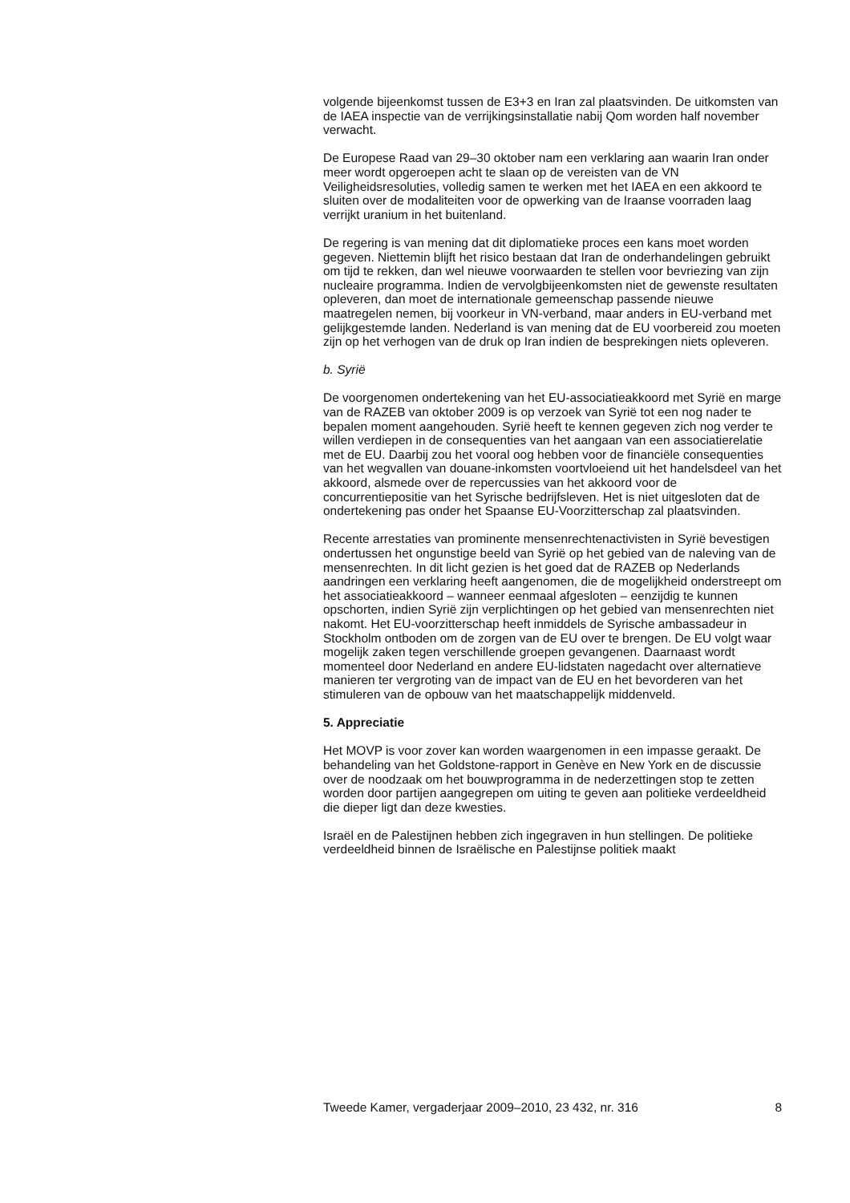volgende bijeenkomst tussen de E3+3 en Iran zal plaatsvinden. De uitkomsten van de IAEA inspectie van de verrijkingsinstallatie nabij Qom worden half november verwacht.
De Europese Raad van 29–30 oktober nam een verklaring aan waarin Iran onder meer wordt opgeroepen acht te slaan op de vereisten van de VN Veiligheidsresoluties, volledig samen te werken met het IAEA en een akkoord te sluiten over de modaliteiten voor de opwerking van de Iraanse voorraden laag verrijkt uranium in het buitenland.
De regering is van mening dat dit diplomatieke proces een kans moet worden gegeven. Niettemin blijft het risico bestaan dat Iran de onderhandelingen gebruikt om tijd te rekken, dan wel nieuwe voorwaarden te stellen voor bevriezing van zijn nucleaire programma. Indien de vervolgbijeenkomsten niet de gewenste resultaten opleveren, dan moet de internationale gemeenschap passende nieuwe maatregelen nemen, bij voorkeur in VN-verband, maar anders in EU-verband met gelijkgestemde landen. Nederland is van mening dat de EU voorbereid zou moeten zijn op het verhogen van de druk op Iran indien de besprekingen niets opleveren.
b. Syrië
De voorgenomen ondertekening van het EU-associatieakkoord met Syrië en marge van de RAZEB van oktober 2009 is op verzoek van Syrië tot een nog nader te bepalen moment aangehouden. Syrië heeft te kennen gegeven zich nog verder te willen verdiepen in de consequenties van het aangaan van een associatierelatie met de EU. Daarbij zou het vooral oog hebben voor de financiële consequenties van het wegvallen van douane-inkomsten voortvloeiend uit het handelsdeel van het akkoord, alsmede over de repercussies van het akkoord voor de concurrentiepositie van het Syrische bedrijfsleven. Het is niet uitgesloten dat de ondertekening pas onder het Spaanse EU-Voorzitterschap zal plaatsvinden.
Recente arrestaties van prominente mensenrechtenactivisten in Syrië bevestigen ondertussen het ongunstige beeld van Syrië op het gebied van de naleving van de mensenrechten. In dit licht gezien is het goed dat de RAZEB op Nederlands aandringen een verklaring heeft aangenomen, die de mogelijkheid onderstreept om het associatieakkoord – wanneer eenmaal afgesloten – eenzijdig te kunnen opschorten, indien Syrië zijn verplichtingen op het gebied van mensenrechten niet nakomt. Het EU-voorzitterschap heeft inmiddels de Syrische ambassadeur in Stockholm ontboden om de zorgen van de EU over te brengen. De EU volgt waar mogelijk zaken tegen verschillende groepen gevangenen. Daarnaast wordt momenteel door Nederland en andere EU-lidstaten nagedacht over alternatieve manieren ter vergroting van de impact van de EU en het bevorderen van het stimuleren van de opbouw van het maatschappelijk middenveld.
5. Appreciatie
Het MOVP is voor zover kan worden waargenomen in een impasse geraakt. De behandeling van het Goldstone-rapport in Genève en New York en de discussie over de noodzaak om het bouwprogramma in de nederzettingen stop te zetten worden door partijen aangegrepen om uiting te geven aan politieke verdeeldheid die dieper ligt dan deze kwesties.
Israël en de Palestijnen hebben zich ingegraven in hun stellingen. De politieke verdeeldheid binnen de Israëlische en Palestijnse politiek maakt
Tweede Kamer, vergaderjaar 2009–2010, 23 432, nr. 316 8